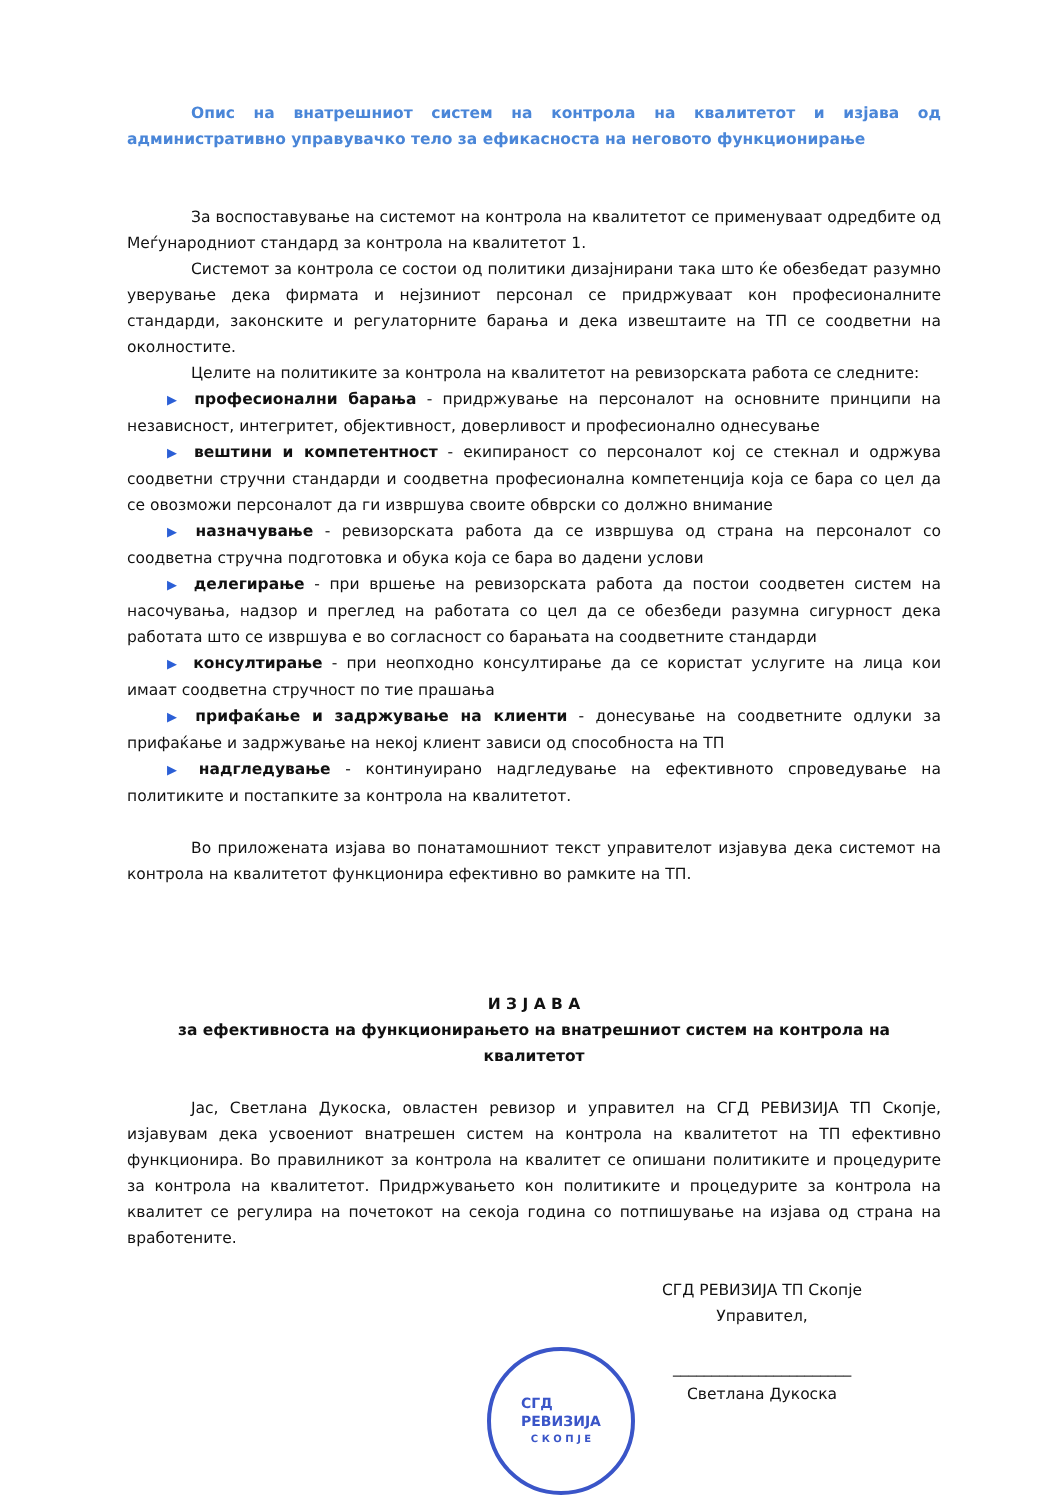Опис на внатрешниот систем на контрола на квалитетот и изјава од административно управувачко тело за ефикасноста на неговото функционирање
За воспоставување на системот на контрола на квалитетот се применуваат одредбите од Меѓународниот стандард за контрола на квалитетот 1.
Системот за контрола се состои од политики дизајнирани така што ќе обезбедат разумно уверување дека фирмата и нејзиниот персонал се придржуваат кон професионалните стандарди, законските и регулаторните барања и дека извештаите на ТП се соодветни на околностите.
Целите на политиките за контрола на квалитетот на ревизорската работа се следните:
▶ професионални барања - придржување на персоналот на основните принципи на независност, интегритет, објективност, доверливост и професионално однесување
▶ вештини и компетентност - екипираност со персоналот кој се стекнал и одржува соодветни стручни стандарди и соодветна професионална компетенција која се бара со цел да се овозможи персоналот да ги извршува своите обврски со должно внимание
▶ назначување - ревизорската работа да се извршува од страна на персоналот со соодветна стручна подготовка и обука која се бара во дадени услови
▶ делегирање - при вршење на ревизорската работа да постои соодветен систем на насочувања, надзор и преглед на работата со цел да се обезбеди разумна сигурност дека работата што се извршува е во согласност со барањата на соодветните стандарди
▶ консултирање - при неопходно консултирање да се користат услугите на лица кои имаат соодветна стручност по тие прашања
▶ прифаќање и задржување на клиенти - донесување на соодветните одлуки за прифаќање и задржување на некој клиент зависи од способноста на ТП
▶ надгледување - континуирано надгледување на ефективното спроведување на политиките и постапките за контрола на квалитетот.
Во приложената изјава во понатамошниот текст управителот изјавува дека системот на контрола на квалитетот функционира ефективно во рамките на ТП.
И З Ј А В А
за ефективноста на функционирањето на внатрешниот систем на контрола на квалитетот
Јас, Светлана Дукоска, овластен ревизор и управител на СГД РЕВИЗИЈА ТП Скопје, изјавувам дека усвоениот внатрешен систем на контрола на квалитетот на ТП ефективно функционира. Во правилникот за контрола на квалитет се опишани политиките и процедурите за контрола на квалитетот. Придржувањето кон политиките и процедурите за контрола на квалитет се регулира на почетокот на секоја година со потпишување на изјава од страна на вработените.
СГД РЕВИЗИЈА ТП Скопје
Управител,
_______________________
Светлана Дукоска
СГД
РЕВИЗИЈА
С К О П Ј Е